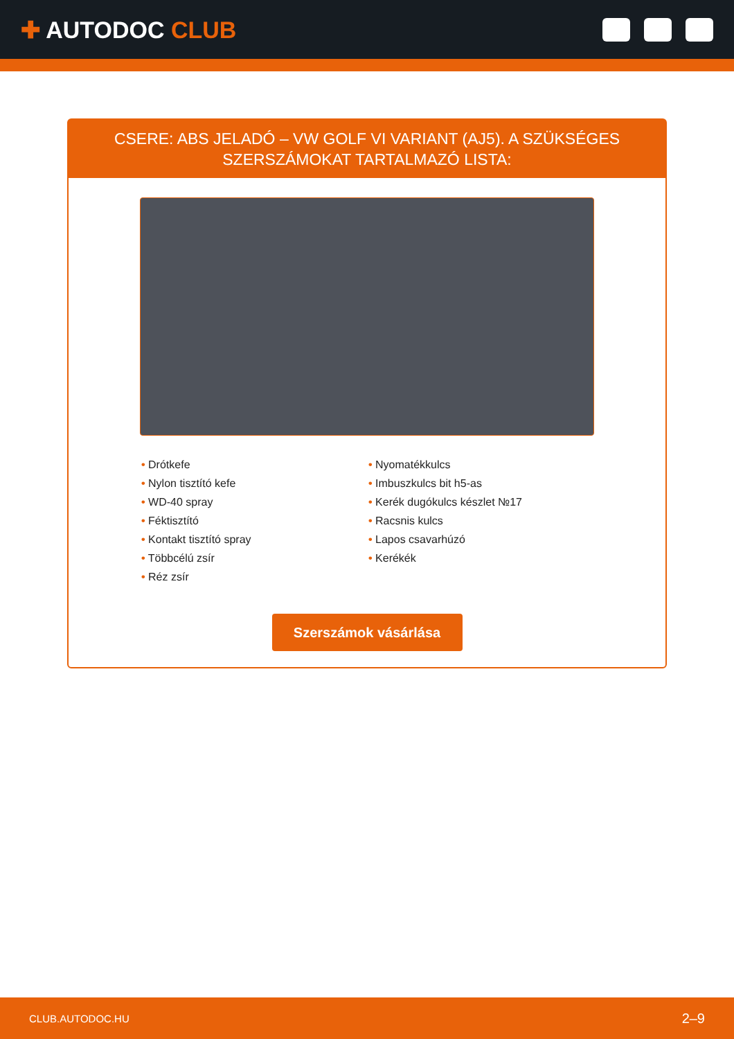✚ AUTODOC CLUB
CSERE: ABS JELADÓ – VW GOLF VI VARIANT (AJ5). A SZÜKSÉGES SZERSZÁMOKAT TARTALMAZÓ LISTA:
• Drótkefe
• Nylon tisztító kefe
• WD-40 spray
• Féktisztító
• Kontakt tisztító spray
• Többcélú zsír
• Réz zsír
• Nyomatékkulcs
• Imbuszkulcs bit h5-as
• Kerék dugókulcs készlet №17
• Racsnis kulcs
• Lapos csavarhúzó
• Kerékék
Szerszámok vásárlása
CLUB.AUTODOC.HU 2–9